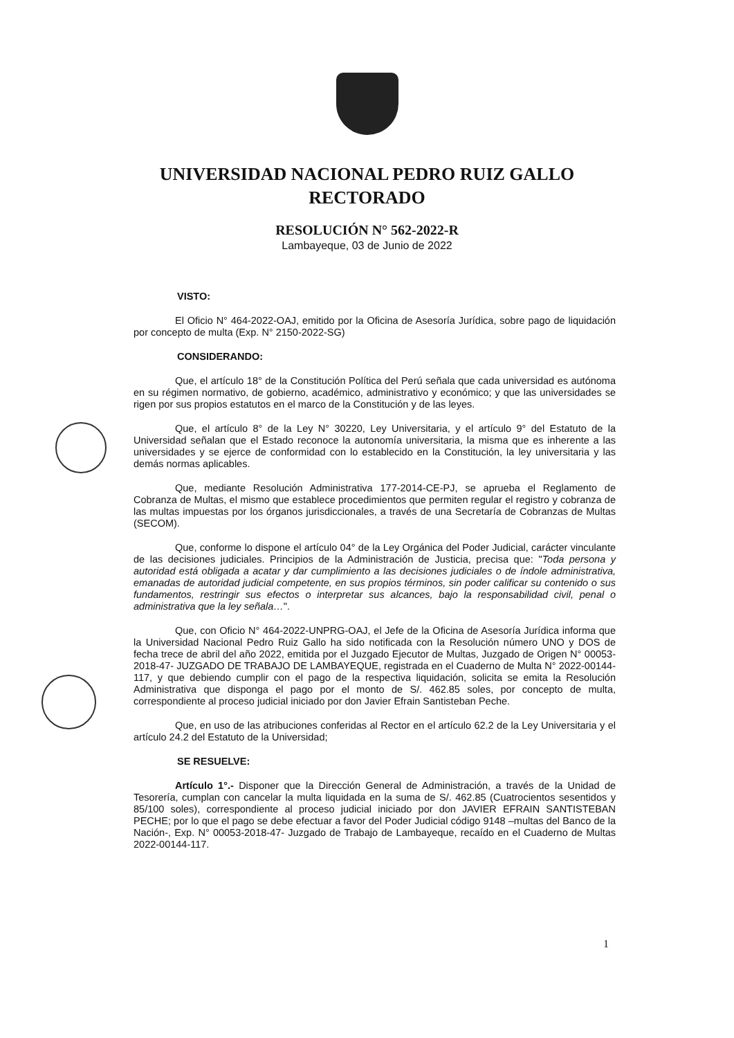UNIVERSIDAD NACIONAL PEDRO RUIZ GALLO
RECTORADO
RESOLUCIÓN N° 562-2022-R
Lambayeque, 03 de Junio de 2022
VISTO:
El Oficio N° 464-2022-OAJ, emitido por la Oficina de Asesoría Jurídica, sobre pago de liquidación por concepto de multa (Exp. N° 2150-2022-SG)
CONSIDERANDO:
Que, el artículo 18° de la Constitución Política del Perú señala que cada universidad es autónoma en su régimen normativo, de gobierno, académico, administrativo y económico; y que las universidades se rigen por sus propios estatutos en el marco de la Constitución y de las leyes.
Que, el artículo 8° de la Ley N° 30220, Ley Universitaria, y el artículo 9° del Estatuto de la Universidad señalan que el Estado reconoce la autonomía universitaria, la misma que es inherente a las universidades y se ejerce de conformidad con lo establecido en la Constitución, la ley universitaria y las demás normas aplicables.
Que, mediante Resolución Administrativa 177-2014-CE-PJ, se aprueba el Reglamento de Cobranza de Multas, el mismo que establece procedimientos que permiten regular el registro y cobranza de las multas impuestas por los órganos jurisdiccionales, a través de una Secretaría de Cobranzas de Multas (SECOM).
Que, conforme lo dispone el artículo 04° de la Ley Orgánica del Poder Judicial, carácter vinculante de las decisiones judiciales. Principios de la Administración de Justicia, precisa que: "Toda persona y autoridad está obligada a acatar y dar cumplimiento a las decisiones judiciales o de índole administrativa, emanadas de autoridad judicial competente, en sus propios términos, sin poder calificar su contenido o sus fundamentos, restringir sus efectos o interpretar sus alcances, bajo la responsabilidad civil, penal o administrativa que la ley señala…".
Que, con Oficio N° 464-2022-UNPRG-OAJ, el Jefe de la Oficina de Asesoría Jurídica informa que la Universidad Nacional Pedro Ruiz Gallo ha sido notificada con la Resolución número UNO y DOS de fecha trece de abril del año 2022, emitida por el Juzgado Ejecutor de Multas, Juzgado de Origen N° 00053-2018-47- JUZGADO DE TRABAJO DE LAMBAYEQUE, registrada en el Cuaderno de Multa N° 2022-00144-117, y que debiendo cumplir con el pago de la respectiva liquidación, solicita se emita la Resolución Administrativa que disponga el pago por el monto de S/. 462.85 soles, por concepto de multa, correspondiente al proceso judicial iniciado por don Javier Efrain Santisteban Peche.
Que, en uso de las atribuciones conferidas al Rector en el artículo 62.2 de la Ley Universitaria y el artículo 24.2 del Estatuto de la Universidad;
SE RESUELVE:
Artículo 1°.- Disponer que la Dirección General de Administración, a través de la Unidad de Tesorería, cumplan con cancelar la multa liquidada en la suma de S/. 462.85 (Cuatrocientos sesentidos y 85/100 soles), correspondiente al proceso judicial iniciado por don JAVIER EFRAIN SANTISTEBAN PECHE; por lo que el pago se debe efectuar a favor del Poder Judicial código 9148 –multas del Banco de la Nación-, Exp. N° 00053-2018-47- Juzgado de Trabajo de Lambayeque, recaído en el Cuaderno de Multas 2022-00144-117.
1